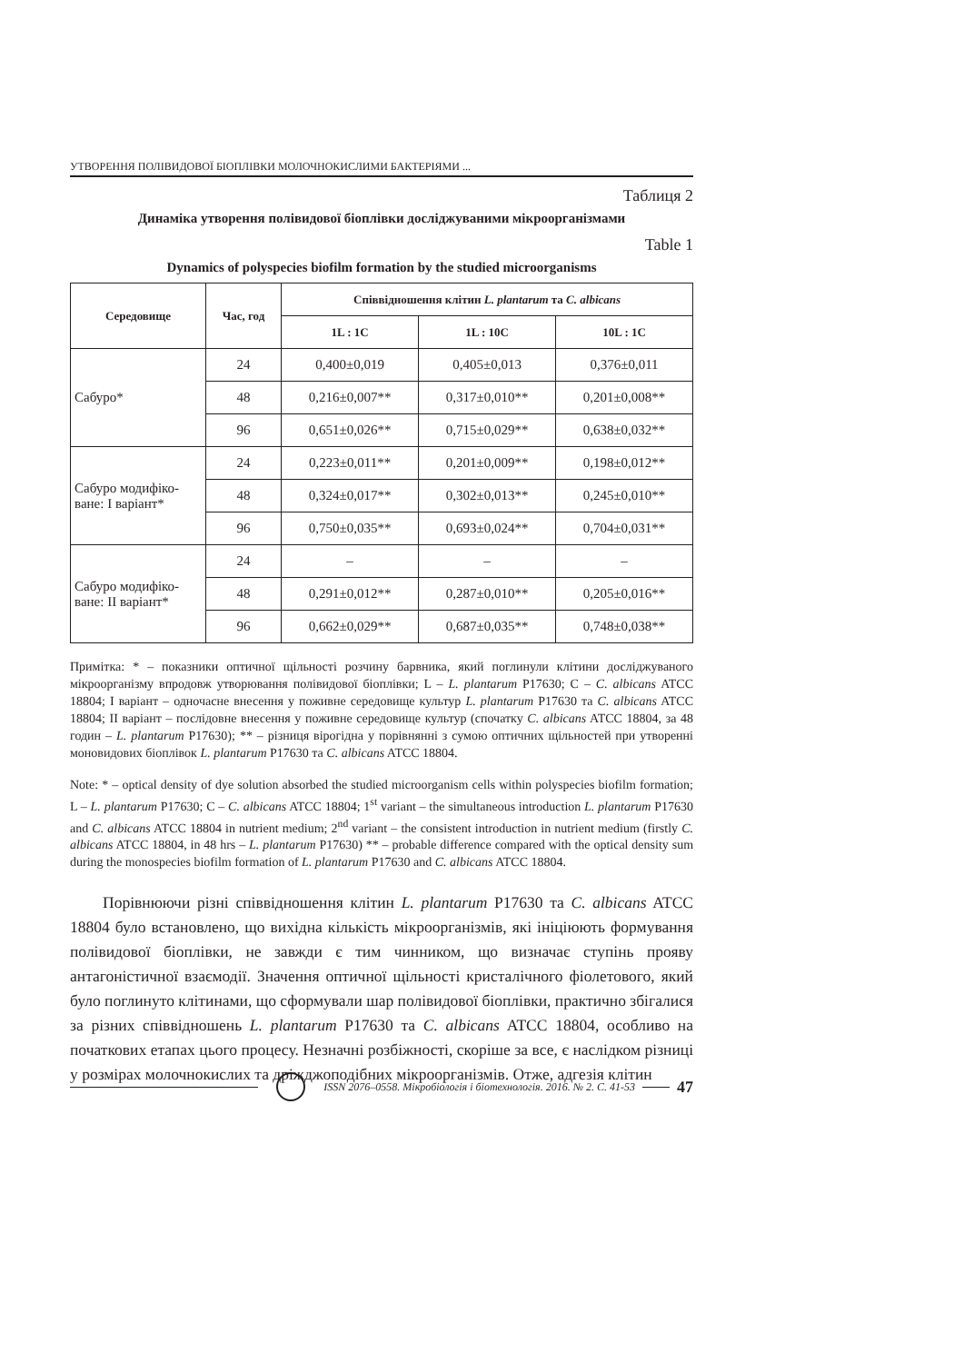УТВОРЕННЯ ПОЛІВИДОВОЇ БІОПЛІВКИ МОЛОЧНОКИСЛИМИ БАКТЕРІЯМИ ...
Таблиця 2
Динаміка утворення полівидової біоплівки досліджуваними мікроорганізмами
Table 1
Dynamics of polyspecies biofilm formation by the studied microorganisms
| Середовище | Час, год | Співвідношення клітин L. plantarum та C. albicans | | |
| --- | --- | --- | --- | --- |
| | | 1L : 1C | 1L : 10C | 10L : 1C |
| Сабуро* | 24 | 0,400±0,019 | 0,405±0,013 | 0,376±0,011 |
| | 48 | 0,216±0,007** | 0,317±0,010** | 0,201±0,008** |
| | 96 | 0,651±0,026** | 0,715±0,029** | 0,638±0,032** |
| Сабуро модифіко-ване: І варіант* | 24 | 0,223±0,011** | 0,201±0,009** | 0,198±0,012** |
| | 48 | 0,324±0,017** | 0,302±0,013** | 0,245±0,010** |
| | 96 | 0,750±0,035** | 0,693±0,024** | 0,704±0,031** |
| Сабуро модифіко-ване: ІІ варіант* | 24 | – | – | – |
| | 48 | 0,291±0,012** | 0,287±0,010** | 0,205±0,016** |
| | 96 | 0,662±0,029** | 0,687±0,035** | 0,748±0,038** |
Примітка: * – показники оптичної щільності розчину барвника, який поглинули клітини досліджуваного мікроорганізму впродовж утворювання полівидової біоплівки; L – L. plantarum P17630; C – C. albicans ATCC 18804; І варіант – одночасне внесення у поживне середовище культур L. plantarum P17630 та C. albicans ATCC 18804; ІІ варіант – послідовне внесення у поживне середовище культур (спочатку C. albicans ATCC 18804, за 48 годин – L. plantarum P17630); ** – різниця вірогідна у порівнянні з сумою оптичних щільностей при утворенні моновидових біоплівок L. plantarum P17630 та C. albicans ATCC 18804.
Note: * – optical density of dye solution absorbed the studied microorganism cells within polyspecies biofilm formation; L – L. plantarum P17630; C – C. albicans ATCC 18804; 1<sup>st</sup> variant – the simultaneous introduction L. plantarum P17630 and C. albicans ATCC 18804 in nutrient medium; 2<sup>nd</sup> variant – the consistent introduction in nutrient medium (firstly C. albicans ATCC 18804, in 48 hrs – L. plantarum P17630) ** – probable difference compared with the optical density sum during the monospecies biofilm formation of L. plantarum P17630 and C. albicans ATCC 18804.
Порівнюючи різні співвідношення клітин L. plantarum P17630 та C. albicans ATCC 18804 було встановлено, що вихідна кількість мікроорганізмів, які ініціюють формування полівидової біоплівки, не завжди є тим чинником, що визначає ступінь прояву антагоністичної взаємодії. Значення оптичної щільності кристалічного фіолетового, який було поглинуто клітинами, що сформували шар полівидової біоплівки, практично збігалися за різних співвідношень L. plantarum P17630 та C. albicans ATCC 18804, особливо на початкових етапах цього процесу. Незначні розбіжності, скоріше за все, є наслідком різниці у розмірах молочнокислих та дріжджоподібних мікроорганізмів. Отже, адгезія клітин
ISSN 2076–0558. Мікробіологія і біотехнологія. 2016. № 2. С. 41-53
47